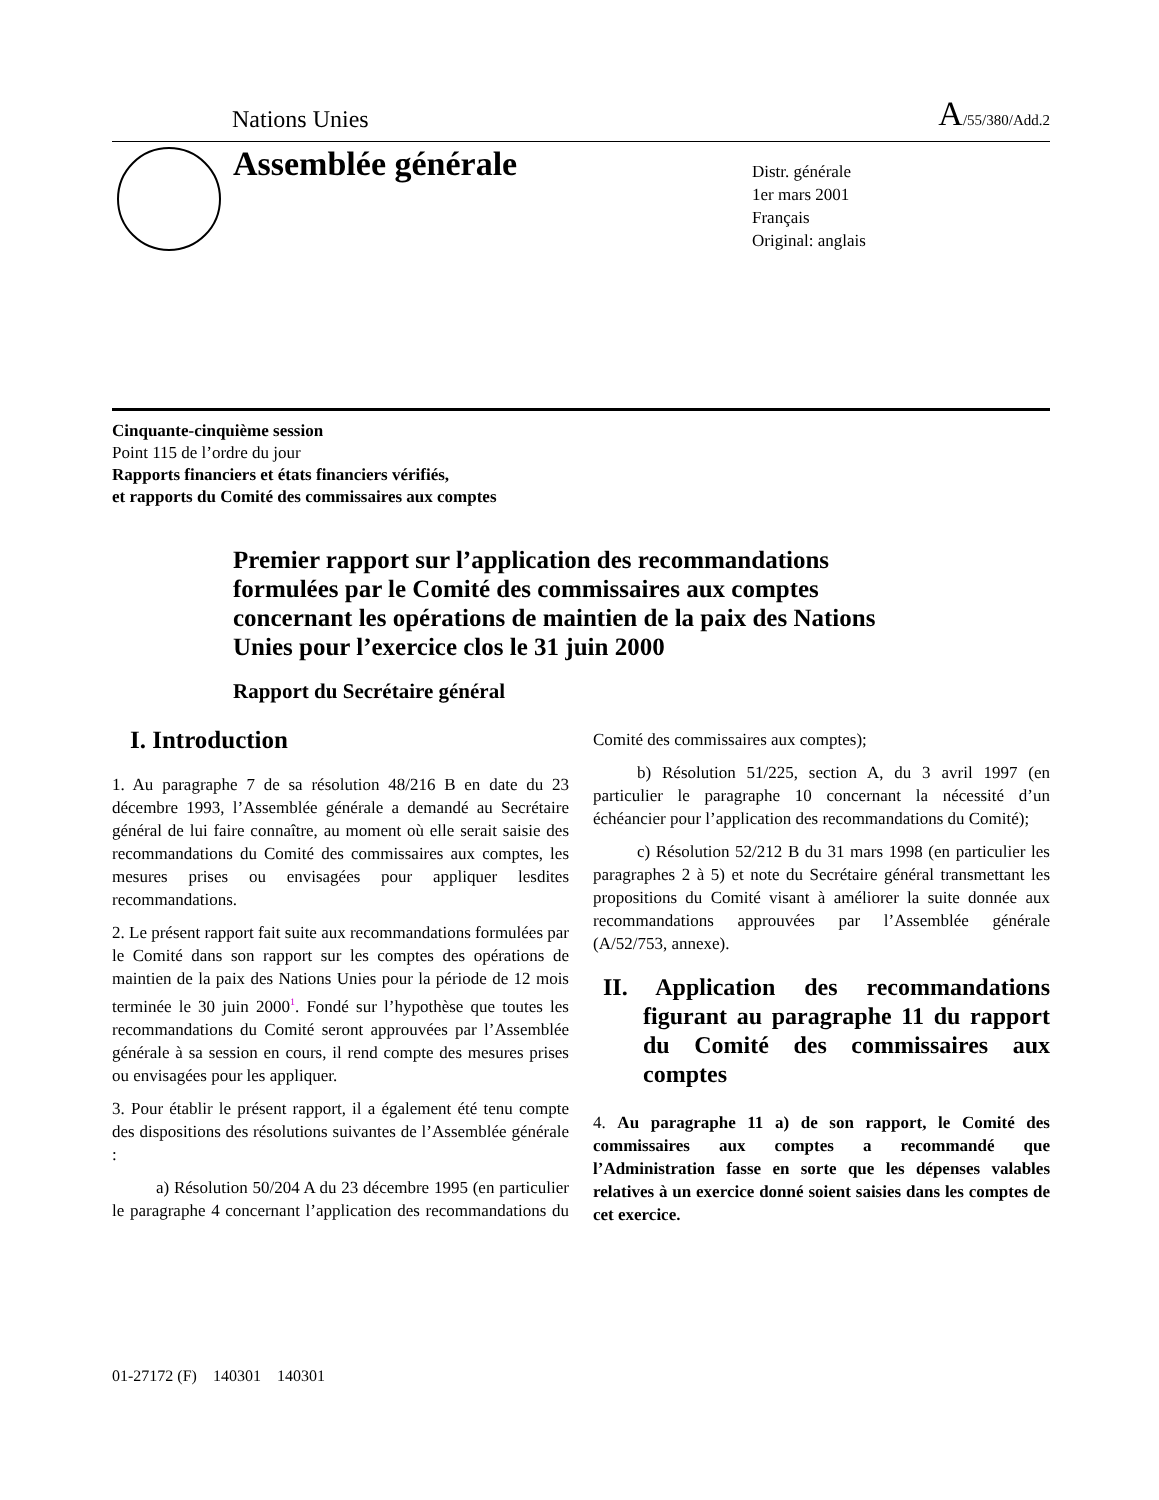Nations Unies A/55/380/Add.2
Assemblée générale
Distr. générale
1er mars 2001
Français
Original: anglais
Cinquante-cinquième session
Point 115 de l’ordre du jour
Rapports financiers et états financiers vérifiés,
et rapports du Comité des commissaires aux comptes
Premier rapport sur l’application des recommandations formulées par le Comité des commissaires aux comptes concernant les opérations de maintien de la paix des Nations Unies pour l’exercice clos le 31 juin 2000
Rapport du Secrétaire général
I. Introduction
1. Au paragraphe 7 de sa résolution 48/216 B en date du 23 décembre 1993, l’Assemblée générale a demandé au Secrétaire général de lui faire connaître, au moment où elle serait saisie des recommandations du Comité des commissaires aux comptes, les mesures prises ou envisagées pour appliquer lesdites recommandations.
2. Le présent rapport fait suite aux recommandations formulées par le Comité dans son rapport sur les comptes des opérations de maintien de la paix des Nations Unies pour la période de 12 mois terminée le 30 juin 2000<sup>1</sup>. Fondé sur l’hypothèse que toutes les recommandations du Comité seront approuvées par l’Assemblée générale à sa session en cours, il rend compte des mesures prises ou envisagées pour les appliquer.
3. Pour établir le présent rapport, il a également été tenu compte des dispositions des résolutions suivantes de l’Assemblée générale :
a) Résolution 50/204 A du 23 décembre 1995 (en particulier le paragraphe 4 concernant l’application des recommandations du Comité des commissaires aux comptes);
b) Résolution 51/225, section A, du 3 avril 1997 (en particulier le paragraphe 10 concernant la nécessité d’un échéancier pour l’application des recommandations du Comité);
c) Résolution 52/212 B du 31 mars 1998 (en particulier les paragraphes 2 à 5) et note du Secrétaire général transmettant les propositions du Comité visant à améliorer la suite donnée aux recommandations approuvées par l’Assemblée générale (A/52/753, annexe).
II. Application des recommandations figurant au paragraphe 11 du rapport du Comité des commissaires aux comptes
4. Au paragraphe 11 a) de son rapport, le Comité des commissaires aux comptes a recommandé que l’Administration fasse en sorte que les dépenses valables relatives à un exercice donné soient saisies dans les comptes de cet exercice.
01-27172 (F) 140301 140301